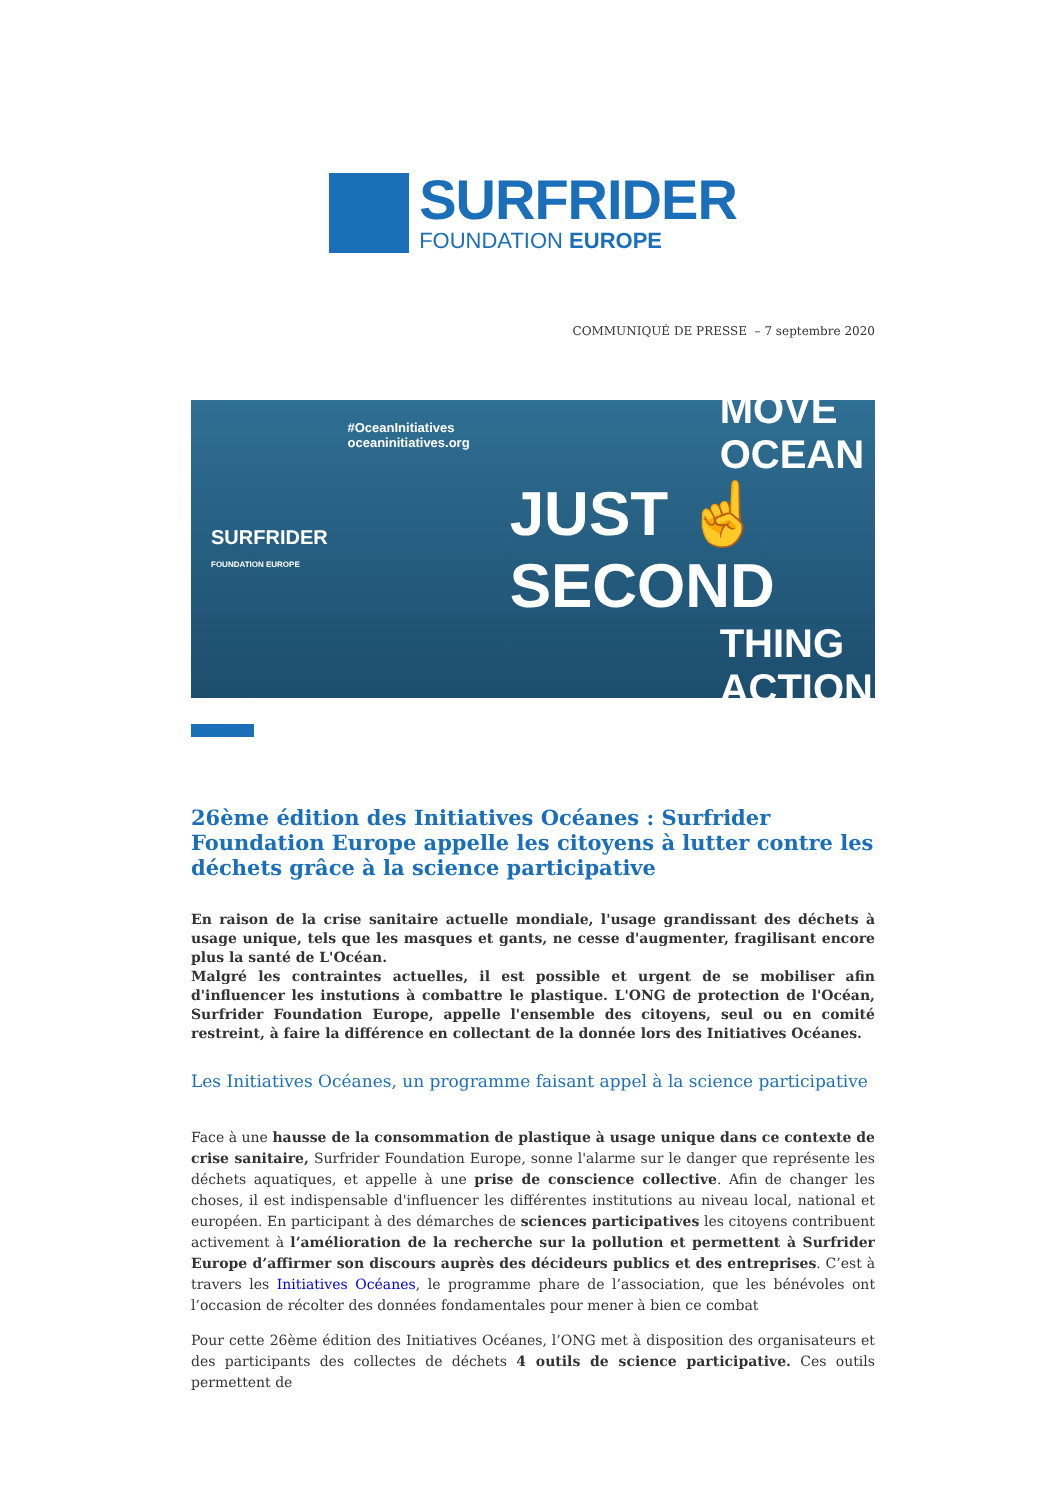SURFRIDER
FOUNDATION EUROPE
COMMUNIQUÉ DE PRESSE – 7 septembre 2020
SURFRIDER
FOUNDATION EUROPE
#OceanInitiatives
oceaninitiatives.org
MOVE OCEAN
JUST ☝ SECOND
THING ACTION
26ème édition des Initiatives Océanes : Surfrider Foundation Europe appelle les citoyens à lutter contre les déchets grâce à la science participative
En raison de la crise sanitaire actuelle mondiale, l'usage grandissant des déchets à usage unique, tels que les masques et gants, ne cesse d'augmenter, fragilisant encore plus la santé de L'Océan.
Malgré les contraintes actuelles, il est possible et urgent de se mobiliser afin d'influencer les instutions à combattre le plastique. L'ONG de protection de l'Océan, Surfrider Foundation Europe, appelle l'ensemble des citoyens, seul ou en comité restreint, à faire la différence en collectant de la donnée lors des Initiatives Océanes.
Les Initiatives Océanes, un programme faisant appel à la science participative
Face à une hausse de la consommation de plastique à usage unique dans ce contexte de crise sanitaire, Surfrider Foundation Europe, sonne l'alarme sur le danger que représente les déchets aquatiques, et appelle à une prise de conscience collective. Afin de changer les choses, il est indispensable d'influencer les différentes institutions au niveau local, national et européen. En participant à des démarches de sciences participatives les citoyens contribuent activement à l’amélioration de la recherche sur la pollution et permettent à Surfrider Europe d’affirmer son discours auprès des décideurs publics et des entreprises. C’est à travers les Initiatives Océanes, le programme phare de l’association, que les bénévoles ont l’occasion de récolter des données fondamentales pour mener à bien ce combat
Pour cette 26ème édition des Initiatives Océanes, l’ONG met à disposition des organisateurs et des participants des collectes de déchets 4 outils de science participative. Ces outils permettent de